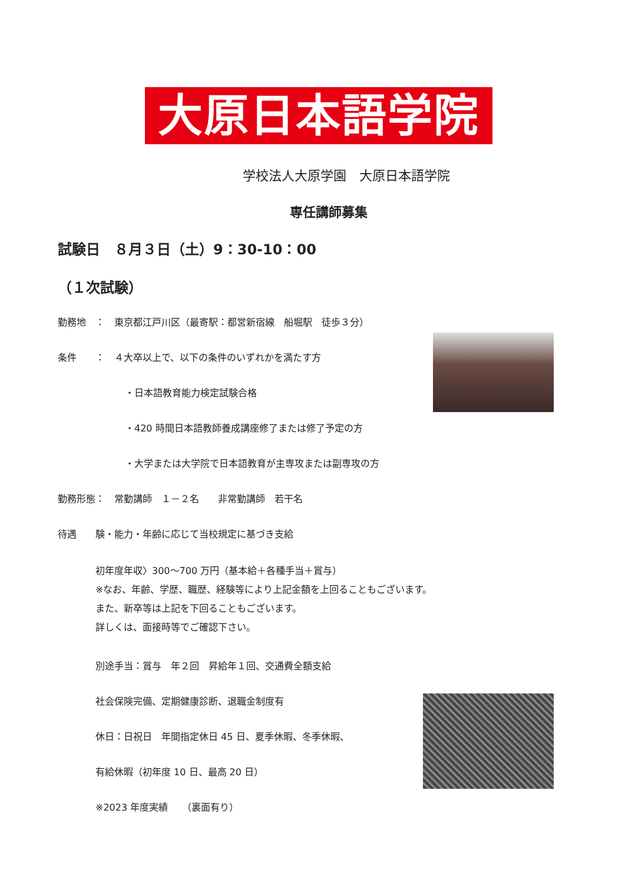大原日本語学院
学校法人大原学園　大原日本語学院
専任講師募集
試験日　８月３日（土）9：30-10：00
（１次試験）
勤務地　：　東京都江戸川区（最寄駅：都営新宿線　船堀駅　徒歩３分）
条件　　：　４大卒以上で、以下の条件のいずれかを満たす方
・日本語教育能力検定試験合格
・420 時間日本語教師養成講座修了または修了予定の方
・大学または大学院で日本語教育が主専攻または副専攻の方
勤務形態：　常勤講師　１－２名　　非常勤講師　若干名
待遇　　験・能力・年齢に応じて当校規定に基づき支給
初年度年収〉300～700 万円（基本給＋各種手当＋賞与）
※なお、年齢、学歴、職歴、経験等により上記金額を上回ることもございます。
また、新卒等は上記を下回ることもございます。
詳しくは、面接時等でご確認下さい。
別途手当：賞与　年２回　昇給年１回、交通費全額支給
社会保険完備、定期健康診断、退職金制度有
休日：日祝日　年間指定休日 45 日、夏季休暇、冬季休暇、
有給休暇（初年度 10 日、最高 20 日）
※2023 年度実績　　（裏面有り）